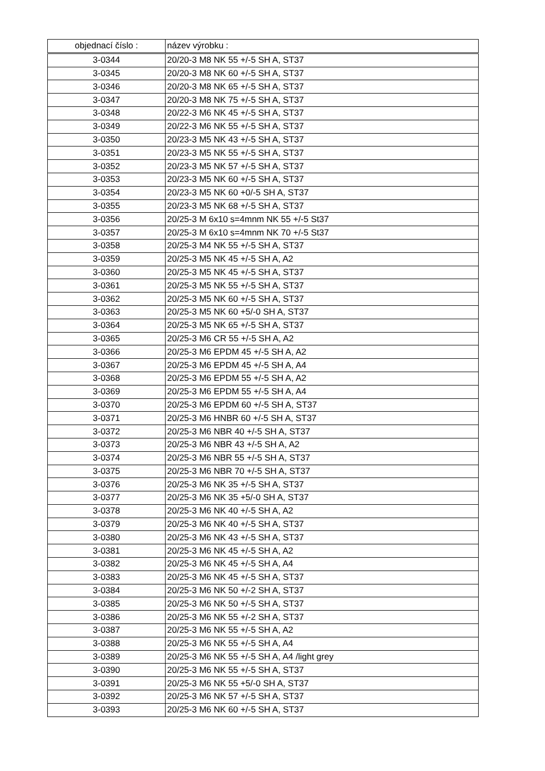| objednací číslo : | název výrobku : |
| --- | --- |
| 3-0344 | 20/20-3 M8 NK 55 +/-5 SH A, ST37 |
| 3-0345 | 20/20-3 M8 NK 60 +/-5 SH A, ST37 |
| 3-0346 | 20/20-3 M8 NK 65 +/-5 SH A, ST37 |
| 3-0347 | 20/20-3 M8 NK 75 +/-5 SH A, ST37 |
| 3-0348 | 20/22-3 M6 NK 45 +/-5 SH A, ST37 |
| 3-0349 | 20/22-3 M6 NK 55 +/-5 SH A, ST37 |
| 3-0350 | 20/23-3 M5 NK 43 +/-5 SH A, ST37 |
| 3-0351 | 20/23-3 M5 NK 55 +/-5 SH A, ST37 |
| 3-0352 | 20/23-3 M5 NK 57 +/-5 SH A, ST37 |
| 3-0353 | 20/23-3 M5 NK 60 +/-5 SH A, ST37 |
| 3-0354 | 20/23-3 M5 NK 60 +0/-5 SH A, ST37 |
| 3-0355 | 20/23-3 M5 NK 68 +/-5 SH A, ST37 |
| 3-0356 | 20/25-3 M 6x10 s=4mnm NK 55 +/-5 St37 |
| 3-0357 | 20/25-3 M 6x10 s=4mnm NK 70 +/-5 St37 |
| 3-0358 | 20/25-3 M4 NK 55 +/-5 SH A, ST37 |
| 3-0359 | 20/25-3 M5 NK 45 +/-5 SH A, A2 |
| 3-0360 | 20/25-3 M5 NK 45 +/-5 SH A, ST37 |
| 3-0361 | 20/25-3 M5 NK 55 +/-5 SH A, ST37 |
| 3-0362 | 20/25-3 M5 NK 60 +/-5 SH A, ST37 |
| 3-0363 | 20/25-3 M5 NK 60 +5/-0 SH A, ST37 |
| 3-0364 | 20/25-3 M5 NK 65 +/-5 SH A, ST37 |
| 3-0365 | 20/25-3 M6 CR 55 +/-5 SH A, A2 |
| 3-0366 | 20/25-3 M6 EPDM 45 +/-5 SH A, A2 |
| 3-0367 | 20/25-3 M6 EPDM 45 +/-5 SH A, A4 |
| 3-0368 | 20/25-3 M6 EPDM 55 +/-5 SH A, A2 |
| 3-0369 | 20/25-3 M6 EPDM 55 +/-5 SH A, A4 |
| 3-0370 | 20/25-3 M6 EPDM 60 +/-5 SH A, ST37 |
| 3-0371 | 20/25-3 M6 HNBR 60 +/-5 SH A, ST37 |
| 3-0372 | 20/25-3 M6 NBR 40 +/-5 SH A, ST37 |
| 3-0373 | 20/25-3 M6 NBR 43 +/-5 SH A, A2 |
| 3-0374 | 20/25-3 M6 NBR 55 +/-5 SH A, ST37 |
| 3-0375 | 20/25-3 M6 NBR 70 +/-5 SH A, ST37 |
| 3-0376 | 20/25-3 M6 NK 35 +/-5 SH A, ST37 |
| 3-0377 | 20/25-3 M6 NK 35 +5/-0 SH A, ST37 |
| 3-0378 | 20/25-3 M6 NK 40 +/-5 SH A, A2 |
| 3-0379 | 20/25-3 M6 NK 40 +/-5 SH A, ST37 |
| 3-0380 | 20/25-3 M6 NK 43 +/-5 SH A, ST37 |
| 3-0381 | 20/25-3 M6 NK 45 +/-5 SH A, A2 |
| 3-0382 | 20/25-3 M6 NK 45 +/-5 SH A, A4 |
| 3-0383 | 20/25-3 M6 NK 45 +/-5 SH A, ST37 |
| 3-0384 | 20/25-3 M6 NK 50 +/-2 SH A, ST37 |
| 3-0385 | 20/25-3 M6 NK 50 +/-5 SH A, ST37 |
| 3-0386 | 20/25-3 M6 NK 55 +/-2 SH A, ST37 |
| 3-0387 | 20/25-3 M6 NK 55 +/-5 SH A, A2 |
| 3-0388 | 20/25-3 M6 NK 55 +/-5 SH A, A4 |
| 3-0389 | 20/25-3 M6 NK 55 +/-5 SH A, A4 /light grey |
| 3-0390 | 20/25-3 M6 NK 55 +/-5 SH A, ST37 |
| 3-0391 | 20/25-3 M6 NK 55 +5/-0 SH A, ST37 |
| 3-0392 | 20/25-3 M6 NK 57 +/-5 SH A, ST37 |
| 3-0393 | 20/25-3 M6 NK 60 +/-5 SH A, ST37 |